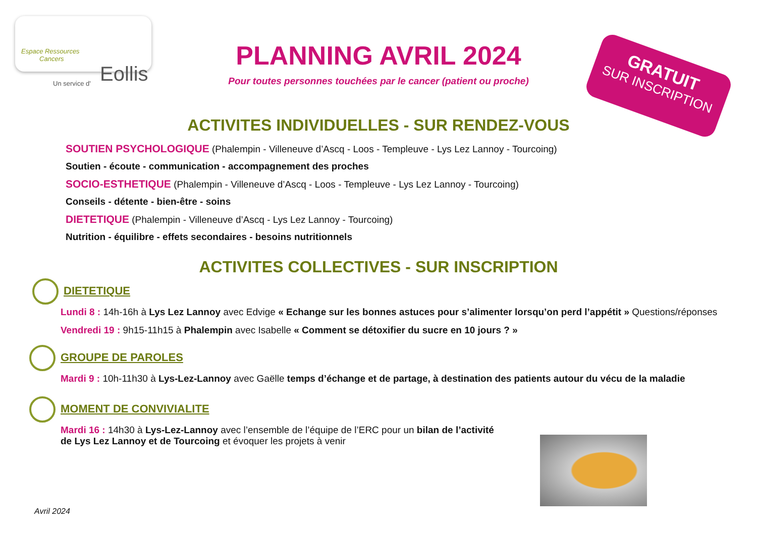Espace Ressources
Cancers
Un service d' Eollis
PLANNING AVRIL 2024
Pour toutes personnes touchées par le cancer (patient ou proche)
GRATUIT
SUR INSCRIPTION
ACTIVITES INDIVIDUELLES - SUR RENDEZ-VOUS
SOUTIEN PSYCHOLOGIQUE (Phalempin - Villeneuve d’Ascq - Loos - Templeuve - Lys Lez Lannoy - Tourcoing)
Soutien - écoute - communication - accompagnement des proches
SOCIO-ESTHETIQUE (Phalempin - Villeneuve d’Ascq - Loos - Templeuve - Lys Lez Lannoy - Tourcoing)
Conseils - détente - bien-être - soins
DIETETIQUE (Phalempin - Villeneuve d’Ascq - Lys Lez Lannoy - Tourcoing)
Nutrition - équilibre - effets secondaires - besoins nutritionnels
ACTIVITES COLLECTIVES - SUR INSCRIPTION
DIETETIQUE
Lundi 8 : 14h-16h à Lys Lez Lannoy avec Edvige « Echange sur les bonnes astuces pour s’alimenter lorsqu’on perd l’appétit » Questions/réponses
Vendredi 19 : 9h15-11h15 à Phalempin avec Isabelle « Comment se détoxifier du sucre en 10 jours ? »
GROUPE DE PAROLES
Mardi 9 : 10h-11h30 à Lys-Lez-Lannoy avec Gaëlle temps d’échange et de partage, à destination des patients autour du vécu de la maladie
MOMENT DE CONVIVIALITE
Mardi 16 : 14h30 à Lys-Lez-Lannoy avec l’ensemble de l’équipe de l’ERC pour un bilan de l’activité de Lys Lez Lannoy et de Tourcoing et évoquer les projets à venir
Avril 2024